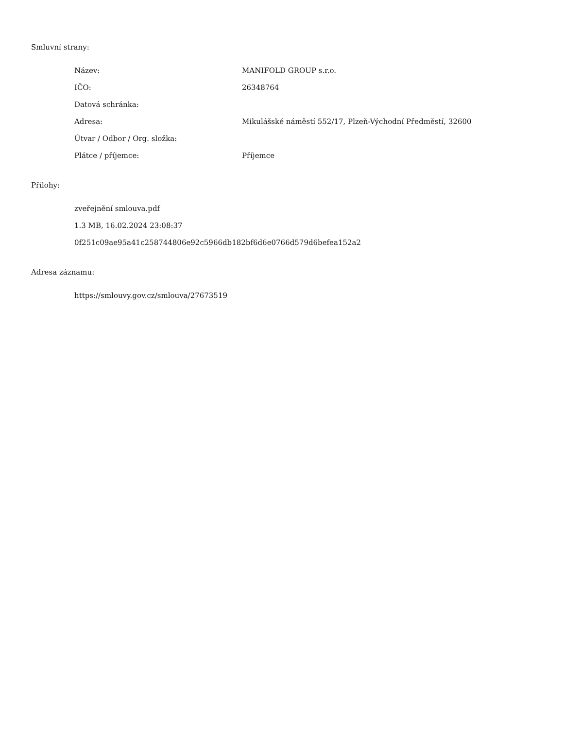Smluvní strany:
| Název: | MANIFOLD GROUP s.r.o. |
| IČO: | 26348764 |
| Datová schránka: | |
| Adresa: | Mikulášské náměstí 552/17, Plzeň-Východní Předměstí, 32600 |
| Útvar / Odbor / Org. složka: | |
| Plátce / příjemce: | Příjemce |
Přílohy:
zveřejnění smlouva.pdf
1.3 MB, 16.02.2024 23:08:37
0f251c09ae95a41c258744806e92c5966db182bf6d6e0766d579d6befea152a2
Adresa záznamu:
https://smlouvy.gov.cz/smlouva/27673519